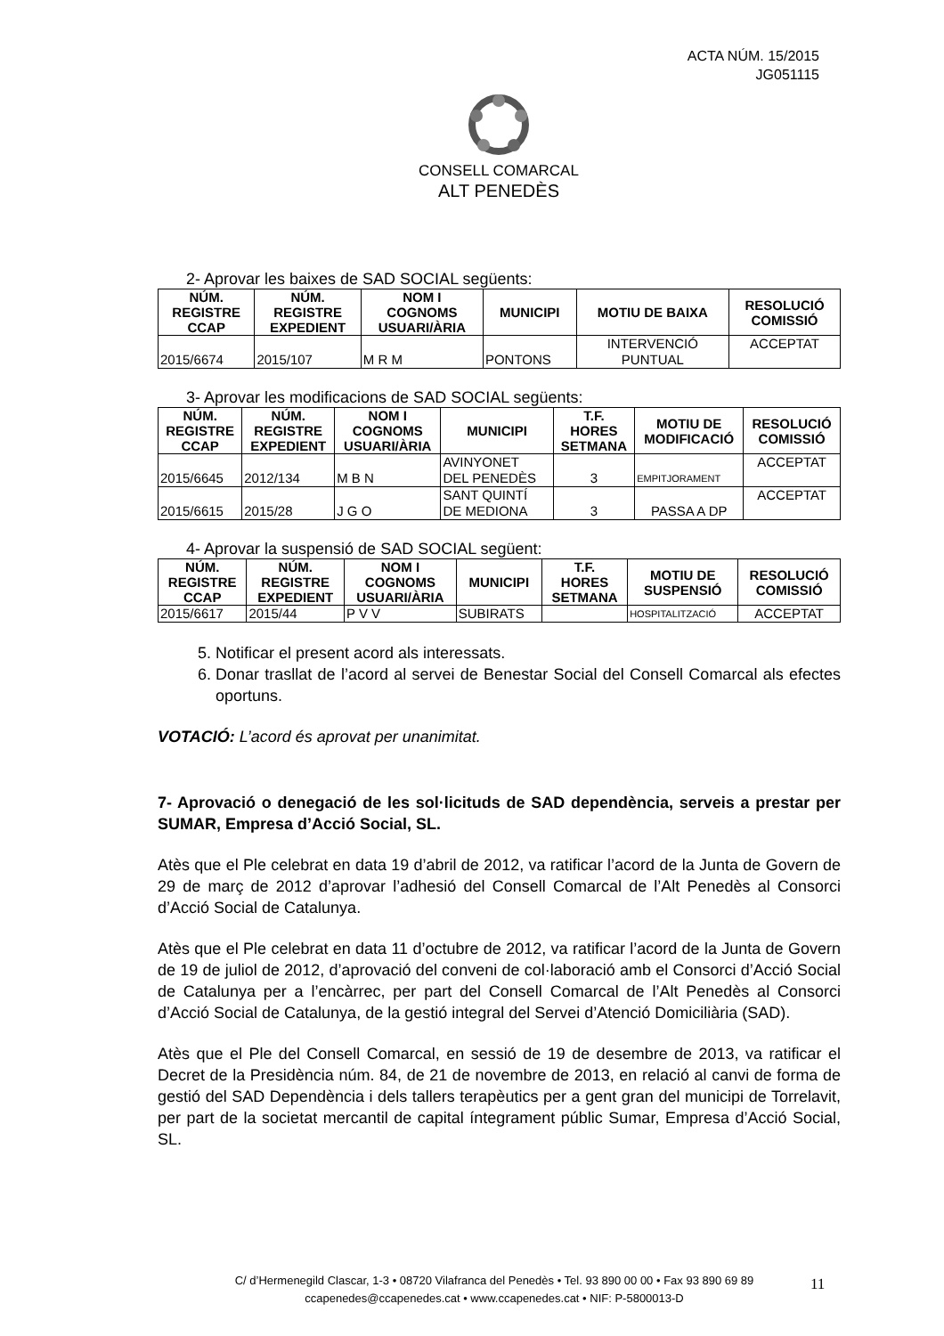ACTA NÚM. 15/2015
JG051115
CONSELL COMARCAL
ALT PENEDÈS
2- Aprovar les baixes de SAD SOCIAL següents:
| NÚM. REGISTRE CCAP | NÚM. REGISTRE EXPEDIENT | NOM I COGNOMS USUARI/ÀRIA | MUNICIPI | MOTIU DE BAIXA | RESOLUCIÓ COMISSIÓ |
| --- | --- | --- | --- | --- | --- |
| 2015/6674 | 2015/107 | M R M | PONTONS | INTERVENCIÓ PUNTUAL | ACCEPTAT |
3- Aprovar les modificacions de SAD SOCIAL següents:
| NÚM. REGISTRE CCAP | NÚM. REGISTRE EXPEDIENT | NOM I COGNOMS USUARI/ÀRIA | MUNICIPI | T.F. HORES SETMANA | MOTIU DE MODIFICACIÓ | RESOLUCIÓ COMISSIÓ |
| --- | --- | --- | --- | --- | --- | --- |
| 2015/6645 | 2012/134 | M B N | AVINYONET DEL PENEDÈS | 3 | EMPITJORAMENT | ACCEPTAT |
| 2015/6615 | 2015/28 | J G O | SANT QUINTÍ DE MEDIONA | 3 | PASSA A DP | ACCEPTAT |
4- Aprovar la suspensió de SAD SOCIAL següent:
| NÚM. REGISTRE CCAP | NÚM. REGISTRE EXPEDIENT | NOM I COGNOMS USUARI/ÀRIA | MUNICIPI | T.F. HORES SETMANA | MOTIU DE SUSPENSIÓ | RESOLUCIÓ COMISSIÓ |
| --- | --- | --- | --- | --- | --- | --- |
| 2015/6617 | 2015/44 | P V V | SUBIRATS | | HOSPITALITZACIÓ | ACCEPTAT |
5. Notificar el present acord als interessats.
6. Donar trasllat de l’acord al servei de Benestar Social del Consell Comarcal als efectes oportuns.
VOTACIÓ: L’acord és aprovat per unanimitat.
7- Aprovació o denegació de les sol·licituds de SAD dependència, serveis a prestar per SUMAR, Empresa d’Acció Social, SL.
Atès que el Ple celebrat en data 19 d’abril de 2012, va ratificar l’acord de la Junta de Govern de 29 de març de 2012 d’aprovar l’adhesió del Consell Comarcal de l’Alt Penedès al Consorci d’Acció Social de Catalunya.
Atès que el Ple celebrat en data 11 d’octubre de 2012, va ratificar l’acord de la Junta de Govern de 19 de juliol de 2012, d’aprovació del conveni de col·laboració amb el Consorci d’Acció Social de Catalunya per a l’encàrrec, per part del Consell Comarcal de l’Alt Penedès al Consorci d’Acció Social de Catalunya, de la gestió integral del Servei d’Atenció Domiciliària (SAD).
Atès que el Ple del Consell Comarcal, en sessió de 19 de desembre de 2013, va ratificar el Decret de la Presidència núm. 84, de 21 de novembre de 2013, en relació al canvi de forma de gestió del SAD Dependència i dels tallers terapèutics per a gent gran del municipi de Torrelavit, per part de la societat mercantil de capital íntegrament públic Sumar, Empresa d’Acció Social, SL.
C/ d’Hermenegild Clascar, 1-3 • 08720 Vilafranca del Penedès • Tel. 93 890 00 00 • Fax 93 890 69 89
ccapenedes@ccapenedes.cat • www.ccapenedes.cat • NIF: P-5800013-D
11